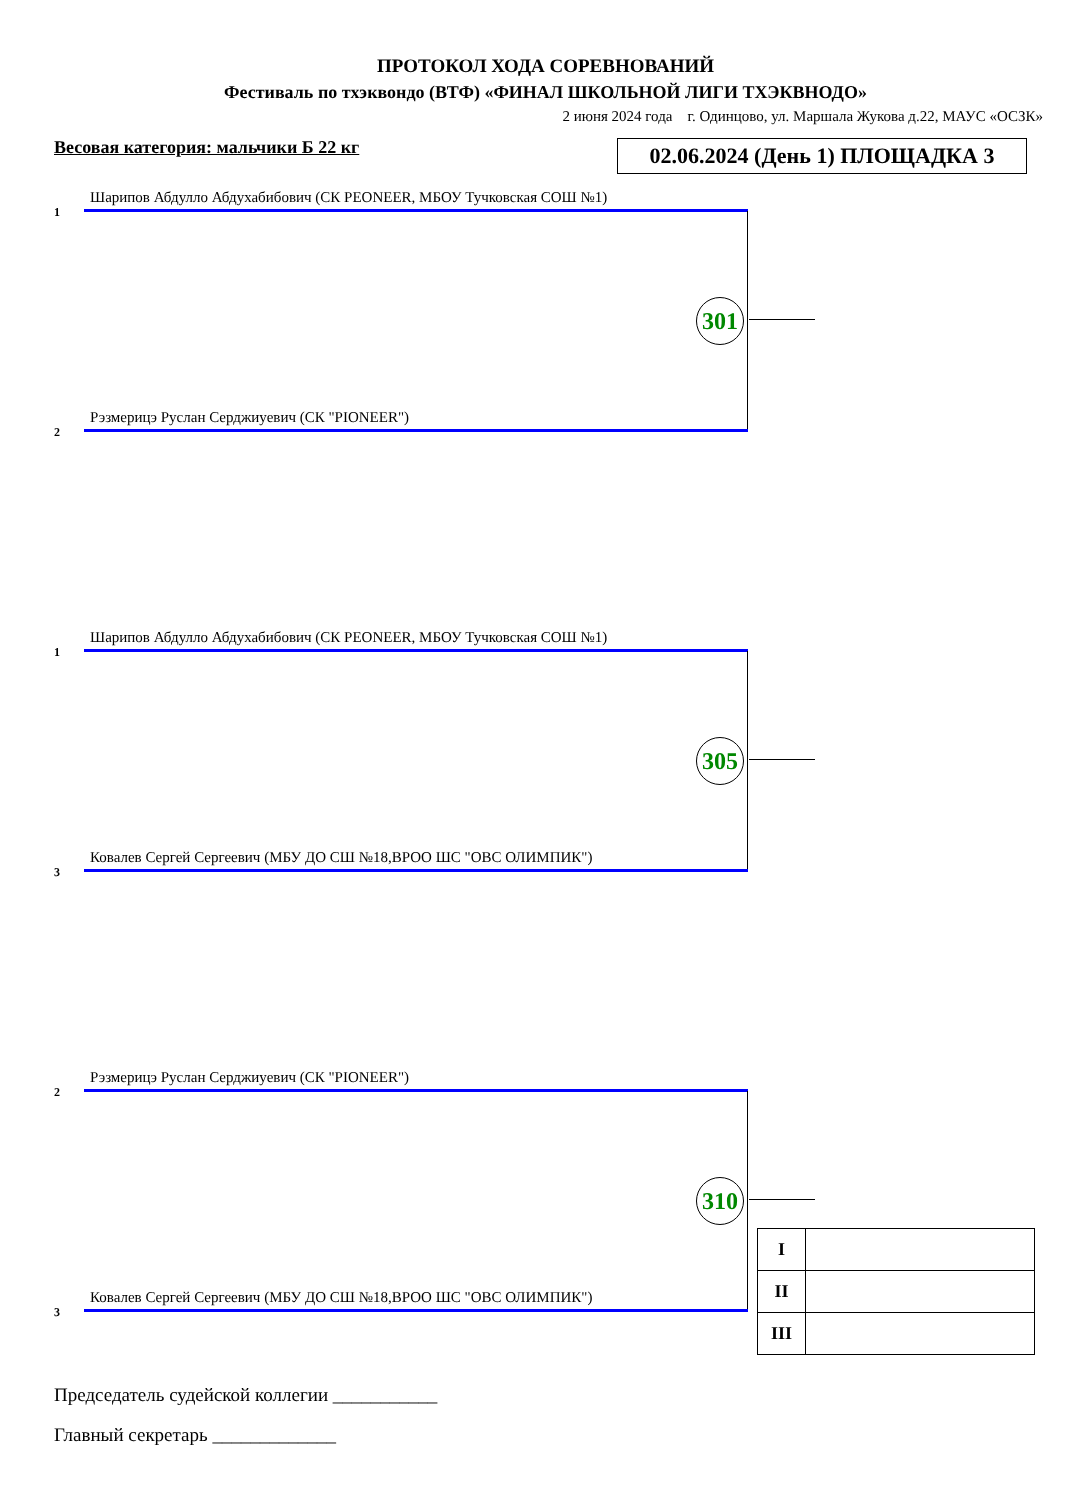ПРОТОКОЛ ХОДА СОРЕВНОВАНИЙ
Фестиваль по тхэквондо (ВТФ) «ФИНАЛ ШКОЛЬНОЙ ЛИГИ ТХЭКВНОДО»
2 июня 2024 года г. Одинцово, ул. Маршала Жукова д.22, МАУС «ОСЗК»
Весовая категория: мальчики Б 22 кг
02.06.2024 (День 1) ПЛОЩАДКА 3
Шарипов Абдулло Абдухабибович (СК PEONEER, МБОУ Тучковская СОШ №1)
1
301
Рэзмерицэ Руслан Серджиуевич (СК "PIONEER")
2
Шарипов Абдулло Абдухабибович (СК PEONEER, МБОУ Тучковская СОШ №1)
1
305
Ковалев Сергей Сергеевич (МБУ ДО СШ №18,ВРОО ШС "ОВС ОЛИМПИК")
3
Рэзмерицэ Руслан Серджиуевич (СК "PIONEER")
2
310
Ковалев Сергей Сергеевич (МБУ ДО СШ №18,ВРОО ШС "ОВС ОЛИМПИК")
3
| I | |
| II | |
| III | |
Председатель судейской коллегии ___________
Главный секретарь _____________